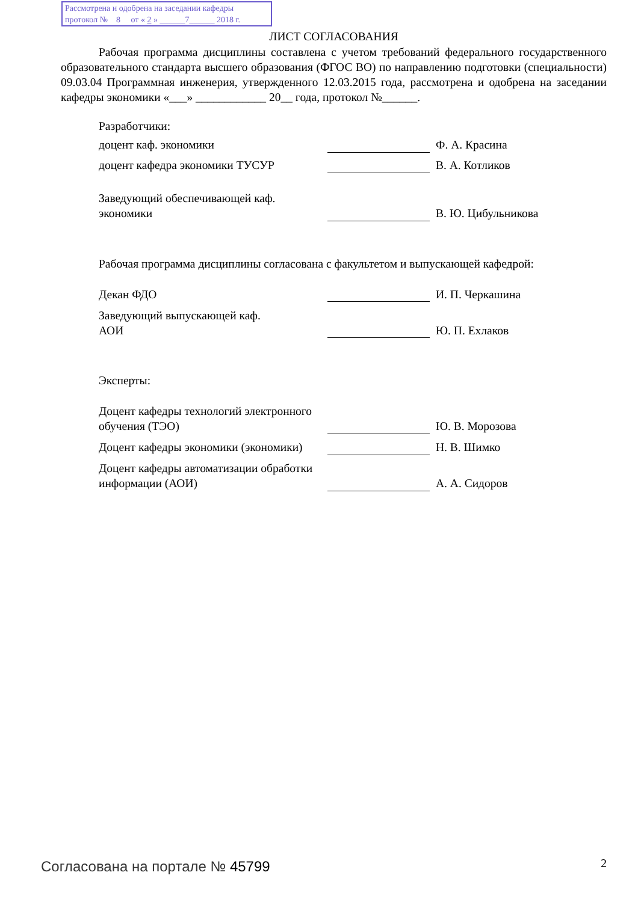Рассмотрена и одобрена на заседании кафедры
протокол № 8 от « 2 » ______7______ 2018 г.
ЛИСТ СОГЛАСОВАНИЯ
Рабочая программа дисциплины составлена с учетом требований федерального государственного образовательного стандарта высшего образования (ФГОС ВО) по направлению подготовки (специальности) 09.03.04 Программная инженерия, утвержденного 12.03.2015 года, рассмотрена и одобрена на заседании кафедры экономики «___» ____________ 20__ года, протокол №______.
Разработчики:
| доцент каф. экономики | | Ф. А. Красина |
| доцент кафедра экономики ТУСУР | | В. А. Котликов |
| Заведующий обеспечивающей каф. экономики | | В. Ю. Цибульникова |
Рабочая программа дисциплины согласована с факультетом и выпускающей кафедрой:
| Декан ФДО | | И. П. Черкашина |
| Заведующий выпускающей каф. АОИ | | Ю. П. Ехлаков |
Эксперты:
| Доцент кафедры технологий электронного обучения (ТЭО) | | Ю. В. Морозова |
| Доцент кафедры экономики (экономики) | | Н. В. Шимко |
| Доцент кафедры автоматизации обработки информации (АОИ) | | А. А. Сидоров |
Согласована на портале № 45799 2